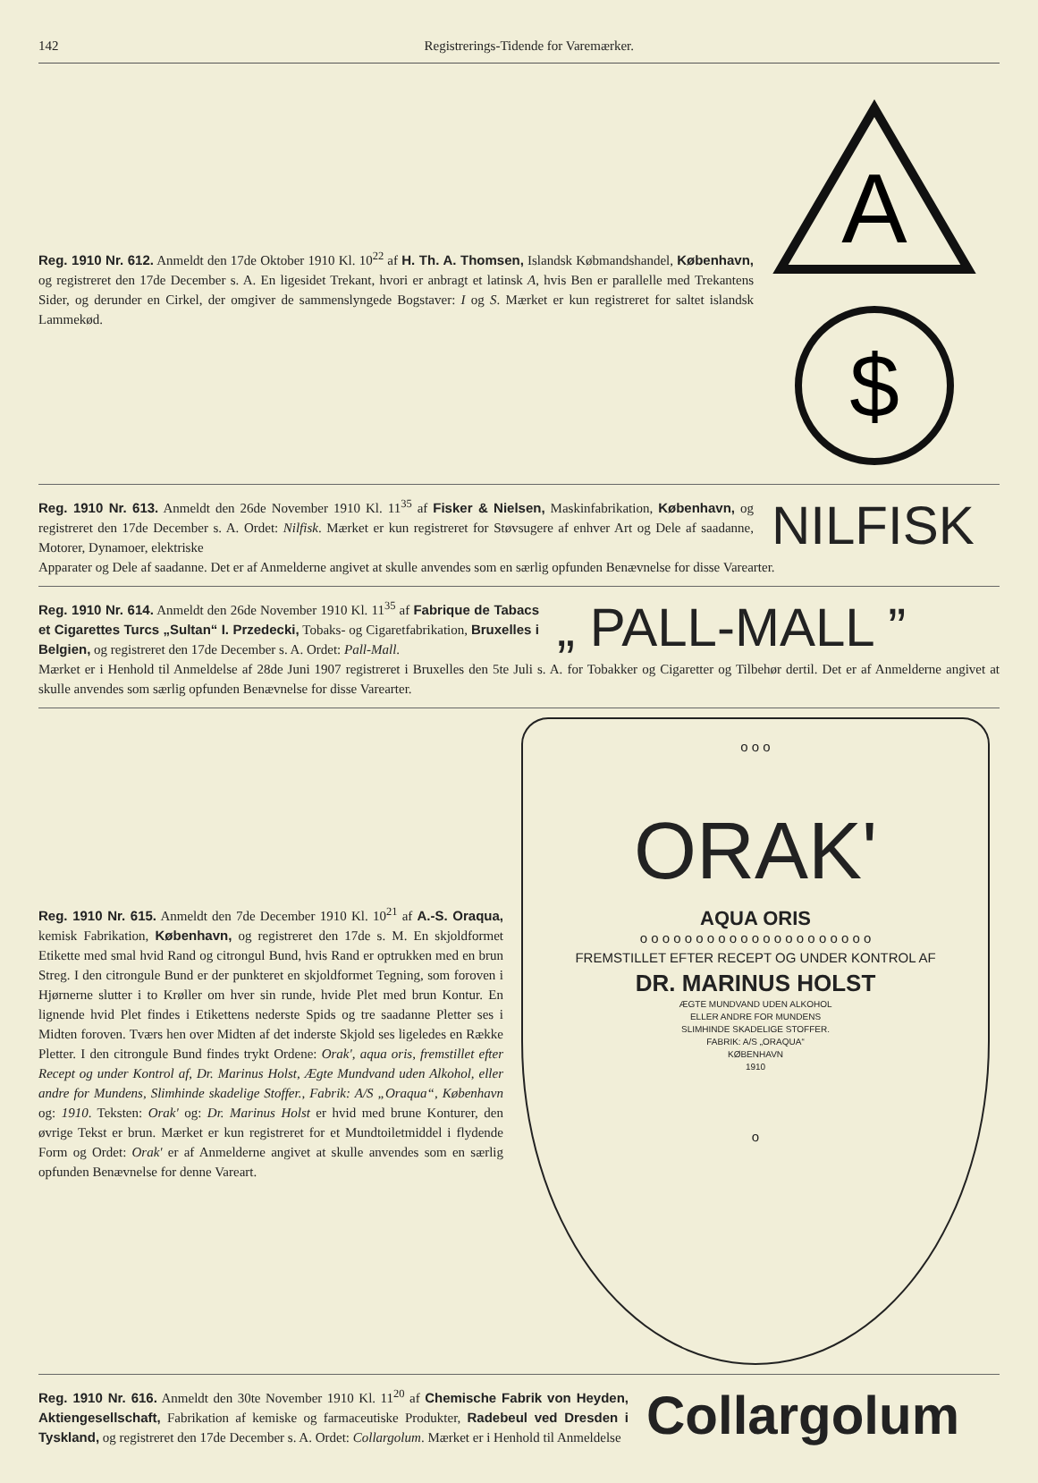142 Registrerings-Tidende for Varemærker.
Reg. 1910 Nr. 612. Anmeldt den 17de Oktober 1910 Kl. 10<sup>22</sup> af H. Th. A. Thomsen, Islandsk Købmandshandel, København, og registreret den 17de December s. A. En ligesidet Trekant, hvori er anbragt et latinsk A, hvis Ben er parallelle med Trekantens Sider, og derunder en Cirkel, der omgiver de sammenslyngede Bogstaver: I og S. Mærket er kun registreret for saltet islandsk Lammekød.
A
$
Reg. 1910 Nr. 613. Anmeldt den 26de November 1910 Kl. 11<sup>35</sup> af Fisker & Nielsen, Maskinfabrikation, København, og registreret den 17de December s. A. Ordet: Nilfisk. Mærket er kun registreret for Støvsugere af enhver Art og Dele af saadanne, Motorer, Dynamoer, elektriske
NILFISK
Apparater og Dele af saadanne. Det er af Anmelderne angivet at skulle anvendes som en særlig opfunden Benævnelse for disse Varearter.
Reg. 1910 Nr. 614. Anmeldt den 26de November 1910 Kl. 11<sup>35</sup> af Fabrique de Tabacs et Cigarettes Turcs „Sultan“ I. Przedecki, Tobaks- og Cigaretfabrikation, Bruxelles i Belgien, og registreret den 17de December s. A. Ordet: Pall-Mall.
„ PALL-MALL ”
Mærket er i Henhold til Anmeldelse af 28de Juni 1907 registreret i Bruxelles den 5te Juli s. A. for Tobakker og Cigaretter og Tilbehør dertil. Det er af Anmelderne angivet at skulle anvendes som særlig opfunden Benævnelse for disse Varearter.
Reg. 1910 Nr. 615. Anmeldt den 7de December 1910 Kl. 10<sup>21</sup> af A.-S. Oraqua, kemisk Fabrikation, København, og registreret den 17de s. M. En skjoldformet Etikette med smal hvid Rand og citrongul Bund, hvis Rand er optrukken med en brun Streg. I den citrongule Bund er der punkteret en skjoldformet Tegning, som foroven i Hjørnerne slutter i to Krøller om hver sin runde, hvide Plet med brun Kontur. En lignende hvid Plet findes i Etikettens nederste Spids og tre saadanne Pletter ses i Midten foroven. Tværs hen over Midten af det inderste Skjold ses ligeledes en Række Pletter. I den citrongule Bund findes trykt Ordene: Orak', aqua oris, fremstillet efter Recept og under Kontrol af, Dr. Marinus Holst, Ægte Mundvand uden Alkohol, eller andre for Mundens, Slimhinde skadelige Stoffer., Fabrik: A/S „Oraqua“, København og: 1910. Teksten: Orak' og: Dr. Marinus Holst er hvid med brune Konturer, den øvrige Tekst er brun. Mærket er kun registreret for et Mundtoiletmiddel i flydende Form og Ordet: Orak' er af Anmelderne angivet at skulle anvendes som en særlig opfunden Benævnelse for denne Vareart.
o o o
ORAK'
AQUA ORIS
o o o o o o o o o o o o o o o o o o o o o
FREMSTILLET EFTER RECEPT OG UNDER KONTROL AF
DR. MARINUS HOLST
ÆGTE MUNDVAND UDEN ALKOHOL
ELLER ANDRE FOR MUNDENS
SLIMHINDE SKADELIGE STOFFER.
FABRIK: A/S „ORAQUA“
KØBENHAVN
1910
o
Reg. 1910 Nr. 616. Anmeldt den 30te November 1910 Kl. 11<sup>20</sup> af Chemische Fabrik von Heyden, Aktiengesellschaft, Fabrikation af kemiske og farmaceutiske Produkter, Radebeul ved Dresden i Tyskland, og registreret den 17de December s. A. Ordet: Collargolum. Mærket er i Henhold til Anmeldelse
Collargolum